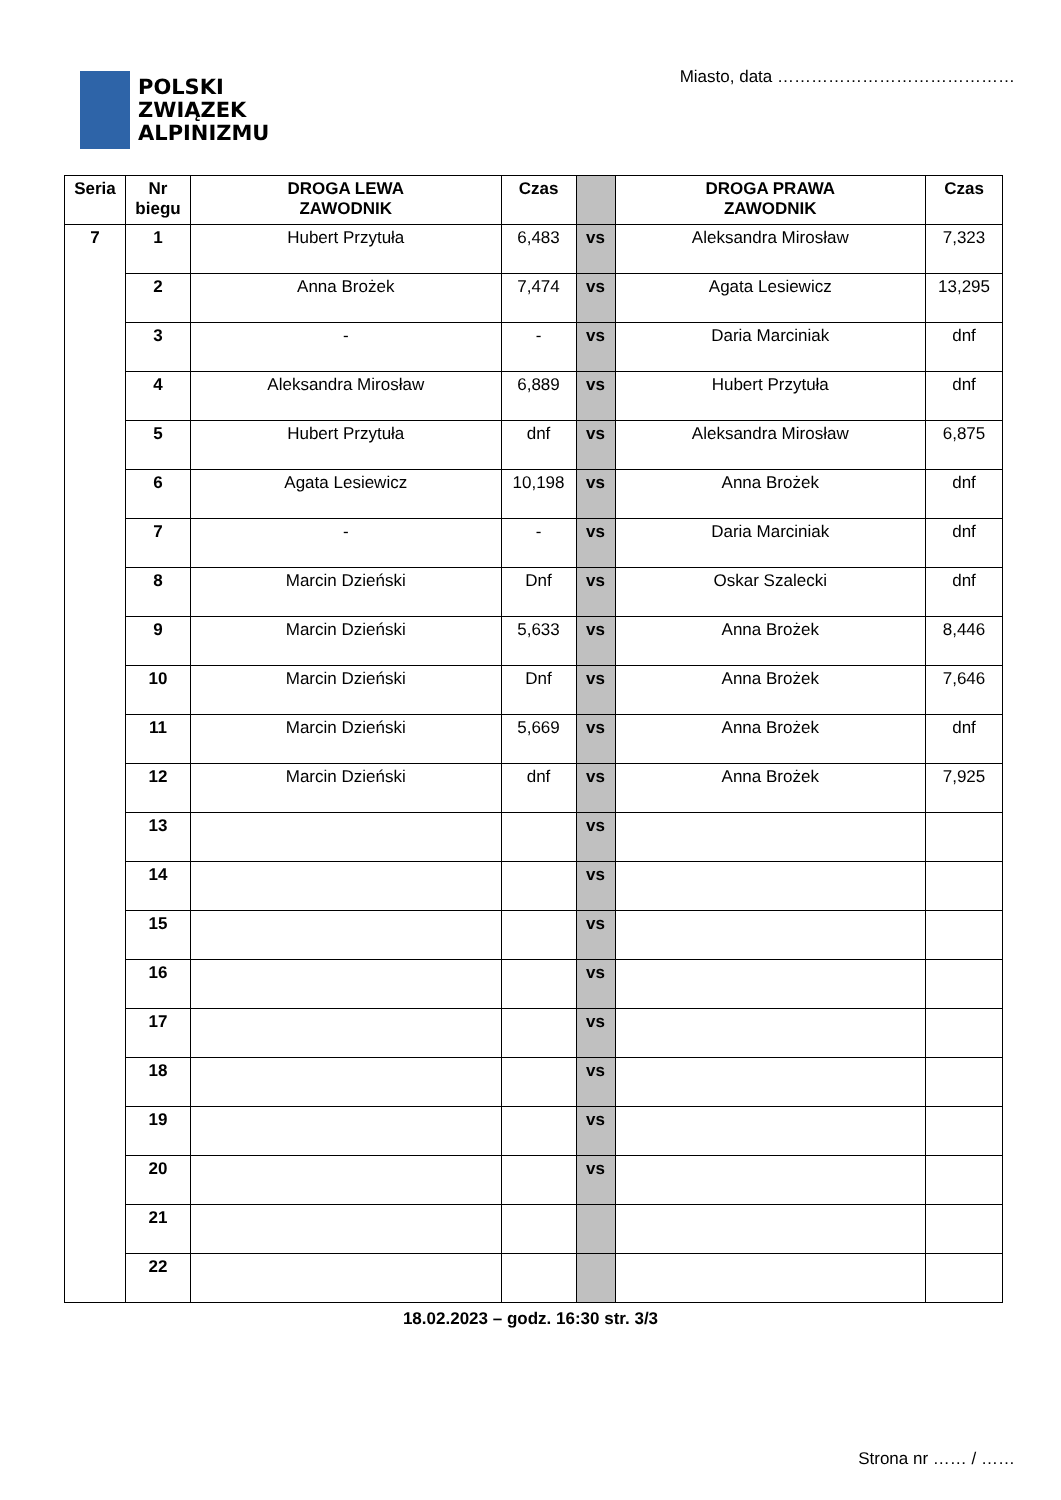POLSKI
ZWIĄZEK
ALPINIZMU
Miasto, data ……………………………………
| Seria | Nr biegu | DROGA LEWA ZAWODNIK | Czas | | DROGA PRAWA ZAWODNIK | Czas |
| --- | --- | --- | --- | --- | --- | --- |
| 7 | 1 | Hubert Przytuła | 6,483 | vs | Aleksandra Mirosław | 7,323 |
| | 2 | Anna Brożek | 7,474 | vs | Agata Lesiewicz | 13,295 |
| | 3 | - | - | vs | Daria Marciniak | dnf |
| | 4 | Aleksandra Mirosław | 6,889 | vs | Hubert Przytuła | dnf |
| | 5 | Hubert Przytuła | dnf | vs | Aleksandra Mirosław | 6,875 |
| | 6 | Agata Lesiewicz | 10,198 | vs | Anna Brożek | dnf |
| | 7 | - | - | vs | Daria Marciniak | dnf |
| | 8 | Marcin Dzieński | Dnf | vs | Oskar Szalecki | dnf |
| | 9 | Marcin Dzieński | 5,633 | vs | Anna Brożek | 8,446 |
| | 10 | Marcin Dzieński | Dnf | vs | Anna Brożek | 7,646 |
| | 11 | Marcin Dzieński | 5,669 | vs | Anna Brożek | dnf |
| | 12 | Marcin Dzieński | dnf | vs | Anna Brożek | 7,925 |
| | 13 | | | vs | | |
| | 14 | | | vs | | |
| | 15 | | | vs | | |
| | 16 | | | vs | | |
| | 17 | | | vs | | |
| | 18 | | | vs | | |
| | 19 | | | vs | | |
| | 20 | | | vs | | |
| | 21 | | | | | |
| | 22 | | | | | |
18.02.2023 – godz. 16:30 str. 3/3
Strona nr …… / ……